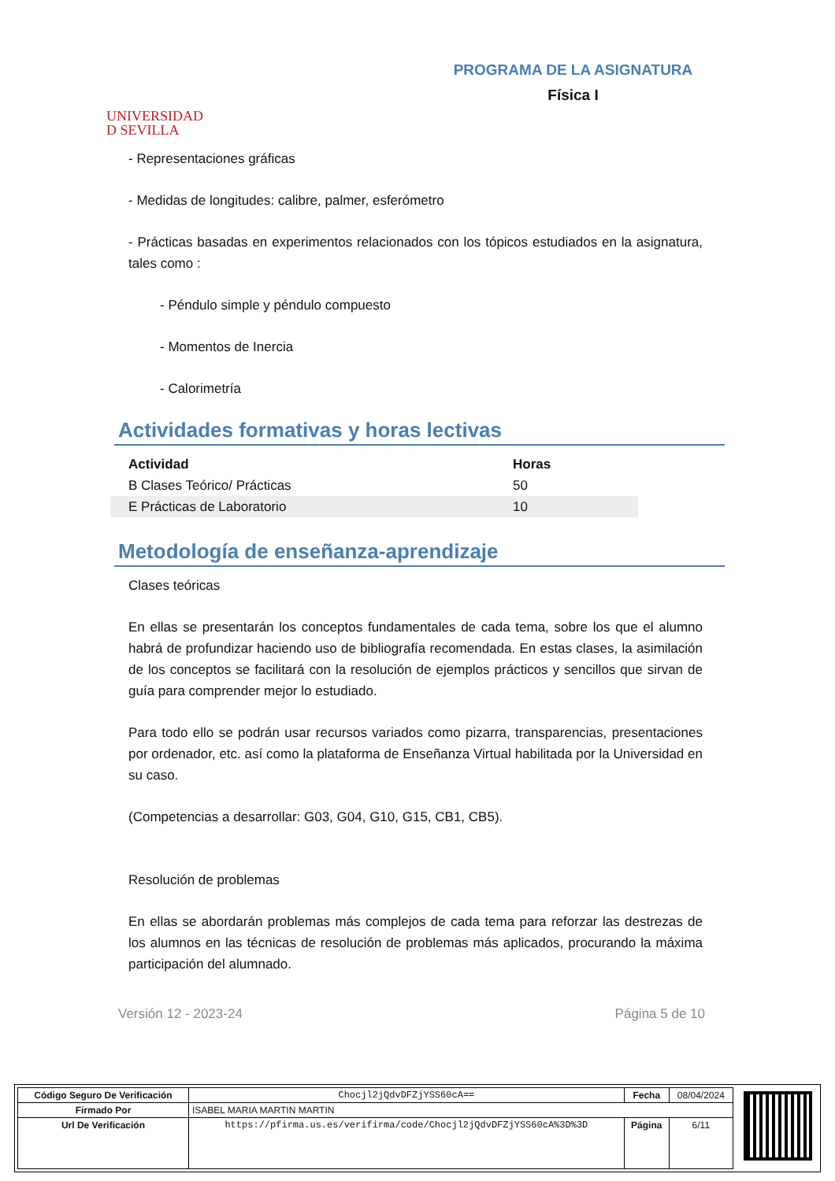UNIVERSIDAD
D SEVILLA
PROGRAMA DE LA ASIGNATURA
Física I
- Representaciones gráficas
- Medidas de longitudes: calibre, palmer, esferómetro
- Prácticas basadas en experimentos relacionados con los tópicos estudiados en la asignatura, tales como :
- Péndulo simple y péndulo compuesto
- Momentos de Inercia
- Calorimetría
Actividades formativas y horas lectivas
| Actividad | Horas |
| --- | --- |
| B Clases Teórico/ Prácticas | 50 |
| E Prácticas de Laboratorio | 10 |
Metodología de enseñanza-aprendizaje
Clases teóricas
En ellas se presentarán los conceptos fundamentales de cada tema, sobre los que el alumno habrá de profundizar haciendo uso de bibliografía recomendada. En estas clases, la asimilación de los conceptos se facilitará con la resolución de ejemplos prácticos y sencillos que sirvan de guía para comprender mejor lo estudiado.
Para todo ello se podrán usar recursos variados como pizarra, transparencias, presentaciones por ordenador, etc. así como la plataforma de Enseñanza Virtual habilitada por la Universidad en su caso.
(Competencias a desarrollar: G03, G04, G10, G15, CB1, CB5).
Resolución de problemas
En ellas se abordarán problemas más complejos de cada tema para reforzar las destrezas de los alumnos en las técnicas de resolución de problemas más aplicados, procurando la máxima participación del alumnado.
Versión 12 - 2023-24 Página 5 de 10
| Código Seguro De Verificación | Chocjl2jQdvDFZjYSS60cA== | Fecha | 08/04/2024 |
| Firmado Por | ISABEL MARIA MARTIN MARTIN | | |
| Url De Verificación | https://pfirma.us.es/verifirma/code/Chocjl2jQdvDFZjYSS60cA%3D%3D | Página | 6/11 |